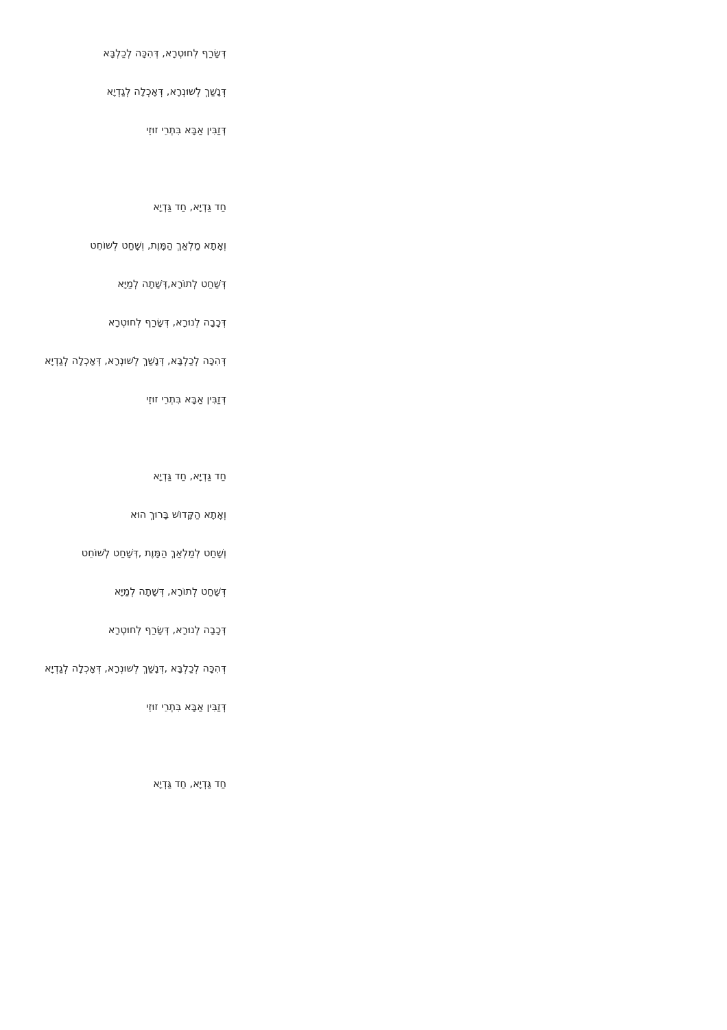דְּשָׂרַף לְחוּטְרָא, דְּהִכָּה לְכַלְבָּא
דְּנָשַׁךְ לְשׁוּנְרָא, דְּאָכְלָה לְגַדְיָא
דְּזַבִּין אַבָּא בִּתְרֵי זוּזֵי
חַד גַּדְיָא, חַד גַּדְיָא
וְאָתָא מַלְאַךְ הַמָּוֶת, וְשָׁחַט לְשׁוֹחֵט
דְּשָׁחַט לְתוֹרָא,דְּשָׁתָה לְמַיָּא
דְּכָבָה לְנוּרָא, דְּשָׂרַף לְחוּטְרָא
דְּהִכָּה לְכַלְבָּא, דְּנָשַׁךְ לְשׁוּנְרָא, דְּאָכְלָה לְגַדְיָא
דְּזַבִּין אַבָּא בִּתְרֵי זוּזֵי
חַד גַּדְיָא, חַד גַּדְיָא
וְאָתָא הַקָּדוֹשׁ בָּרוּךְ הוּא
וְשָׁחַט לְמַלְאַךְ הַמָּוֶת ,דְּשָׁחַט לְשׁוֹחֵט
דְּשָׁחַט לְתוֹרָא, דְּשָׁתָה לְמַיָּא
דְּכָבָה לְנוּרָא, דְּשָׂרַף לְחוּטְרָא
דְּהִכָּה לְכַלְבָּא ,דְּנָשַׁךְ לְשׁוּנְרָא, דְּאָכְלָה לְגַדְיָא
דְּזַבִּין אַבָּא בִּתְרֵי זוּזֵי
חַד גַּדְיָא, חַד גַּדְיָא